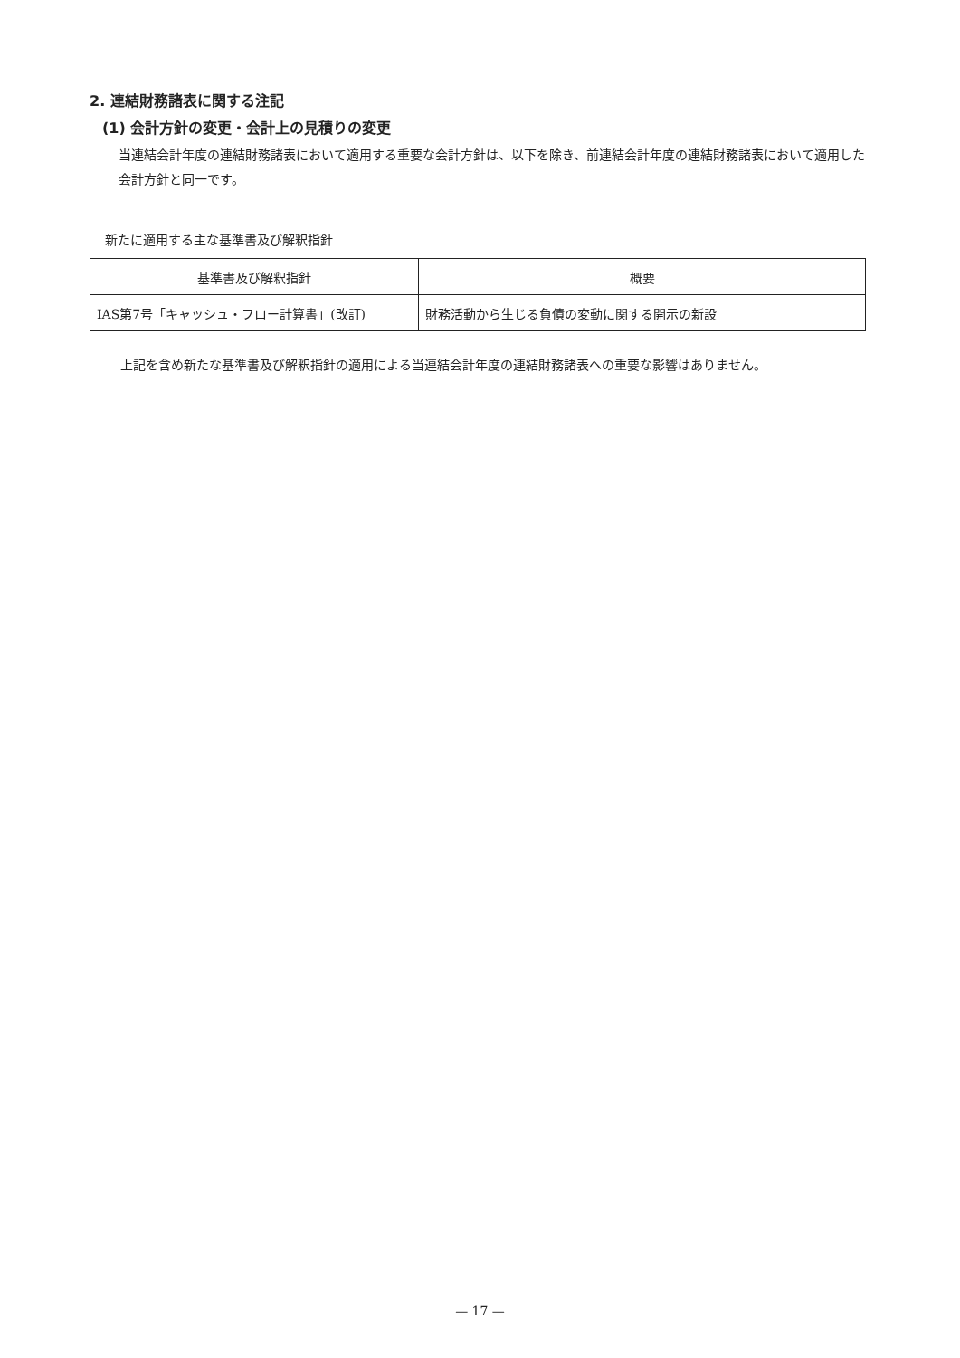2. 連結財務諸表に関する注記
(1) 会計方針の変更・会計上の見積りの変更
当連結会計年度の連結財務諸表において適用する重要な会計方針は、以下を除き、前連結会計年度の連結財務諸表において適用した会計方針と同一です。
新たに適用する主な基準書及び解釈指針
| 基準書及び解釈指針 | 概要 |
| --- | --- |
| IAS第7号「キャッシュ・フロー計算書」(改訂) | 財務活動から生じる負債の変動に関する開示の新設 |
上記を含め新たな基準書及び解釈指針の適用による当連結会計年度の連結財務諸表への重要な影響はありません。
— 17 —